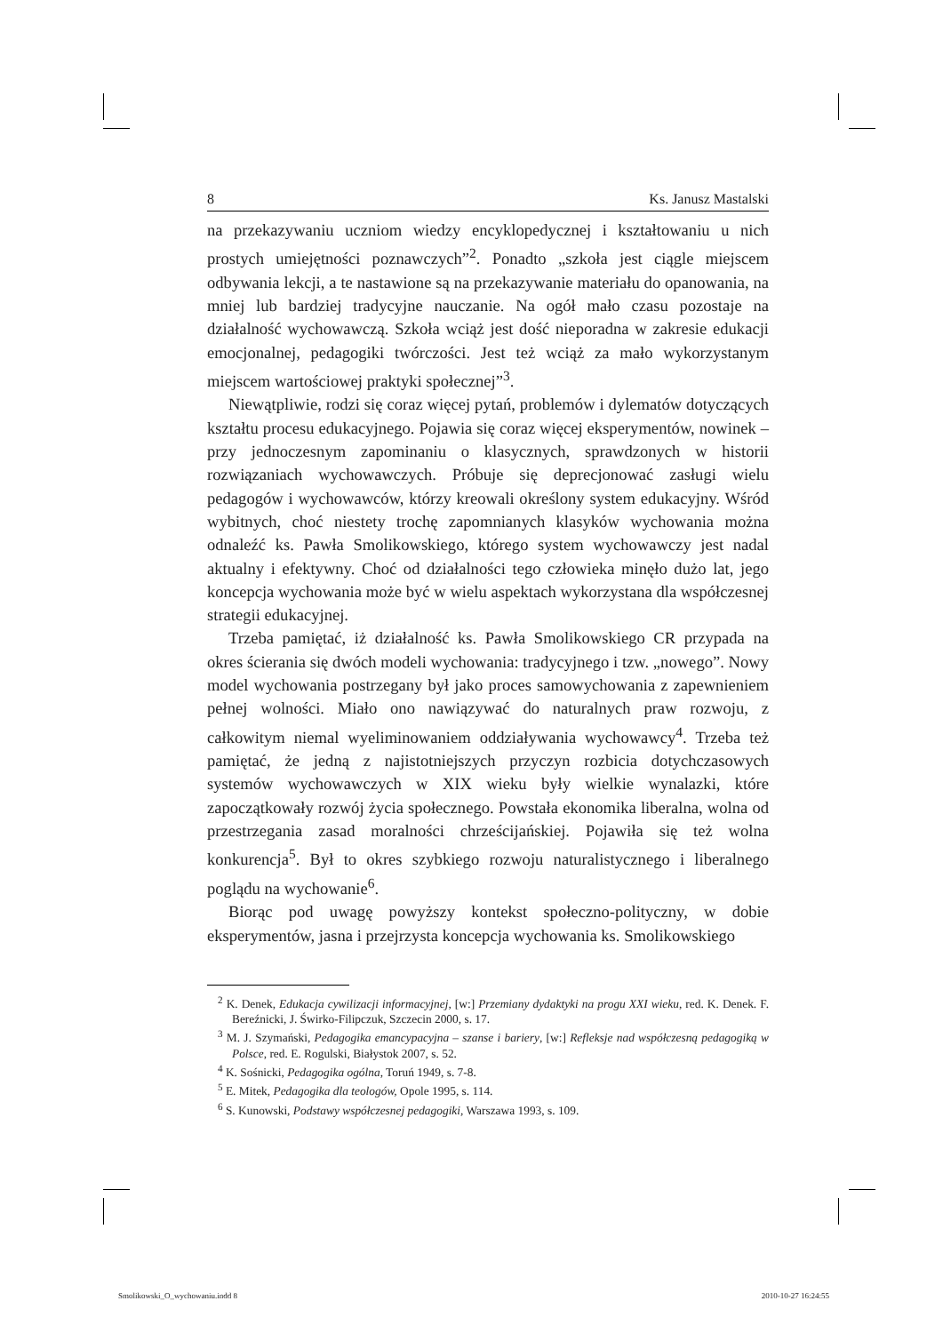8 Ks. Janusz Mastalski
na przekazywaniu uczniom wiedzy encyklopedycznej i kształtowaniu u nich prostych umiejętności poznawczych”<sup>2</sup>. Ponadto „szkoła jest ciągle miejscem odbywania lekcji, a te nastawione są na przekazywanie materiału do opanowania, na mniej lub bardziej tradycyjne nauczanie. Na ogół mało czasu pozostaje na działalność wychowawczą. Szkoła wciąż jest dość nieporadna w zakresie edukacji emocjonalnej, pedagogiki twórczości. Jest też wciąż za mało wykorzystanym miejscem wartościowej praktyki społecznej”<sup>3</sup>.
Niewątpliwie, rodzi się coraz więcej pytań, problemów i dylematów dotyczących kształtu procesu edukacyjnego. Pojawia się coraz więcej eksperymentów, nowinek – przy jednoczesnym zapominaniu o klasycznych, sprawdzonych w historii rozwiązaniach wychowawczych. Próbuje się deprecjonować zasługi wielu pedagogów i wychowawców, którzy kreowali określony system edukacyjny. Wśród wybitnych, choć niestety trochę zapomnianych klasyków wychowania można odnaleźć ks. Pawła Smolikowskiego, którego system wychowawczy jest nadal aktualny i efektywny. Choć od działalności tego człowieka minęło dużo lat, jego koncepcja wychowania może być w wielu aspektach wykorzystana dla współczesnej strategii edukacyjnej.
Trzeba pamiętać, iż działalność ks. Pawła Smolikowskiego CR przypada na okres ścierania się dwóch modeli wychowania: tradycyjnego i tzw. „nowego”. Nowy model wychowania postrzegany był jako proces samowychowania z zapewnieniem pełnej wolności. Miało ono nawiązywać do naturalnych praw rozwoju, z całkowitym niemal wyeliminowaniem oddziaływania wychowawcy<sup>4</sup>. Trzeba też pamiętać, że jedną z najistotniejszych przyczyn rozbicia dotychczasowych systemów wychowawczych w XIX wieku były wielkie wynalazki, które zapoczątkowały rozwój życia społecznego. Powstała ekonomika liberalna, wolna od przestrzegania zasad moralności chrześcijańskiej. Pojawiła się też wolna konkurencja<sup>5</sup>. Był to okres szybkiego rozwoju naturalistycznego i liberalnego poglądu na wychowanie<sup>6</sup>.
Biorąc pod uwagę powyższy kontekst społeczno-polityczny, w dobie eksperymentów, jasna i przejrzysta koncepcja wychowania ks. Smolikowskiego
<sup>2</sup> K. Denek, Edukacja cywilizacji informacyjnej, [w:] Przemiany dydaktyki na progu XXI wieku, red. K. Denek. F. Bereźnicki, J. Świrko-Filipczuk, Szczecin 2000, s. 17.
<sup>3</sup> M. J. Szymański, Pedagogika emancypacyjna – szanse i bariery, [w:] Refleksje nad współczesną pedagogiką w Polsce, red. E. Rogulski, Białystok 2007, s. 52.
<sup>4</sup> K. Sośnicki, Pedagogika ogólna, Toruń 1949, s. 7-8.
<sup>5</sup> E. Mitek, Pedagogika dla teologów, Opole 1995, s. 114.
<sup>6</sup> S. Kunowski, Podstawy współczesnej pedagogiki, Warszawa 1993, s. 109.
Smolikowski_O_wychowaniu.indd 8 2010-10-27 16:24:55